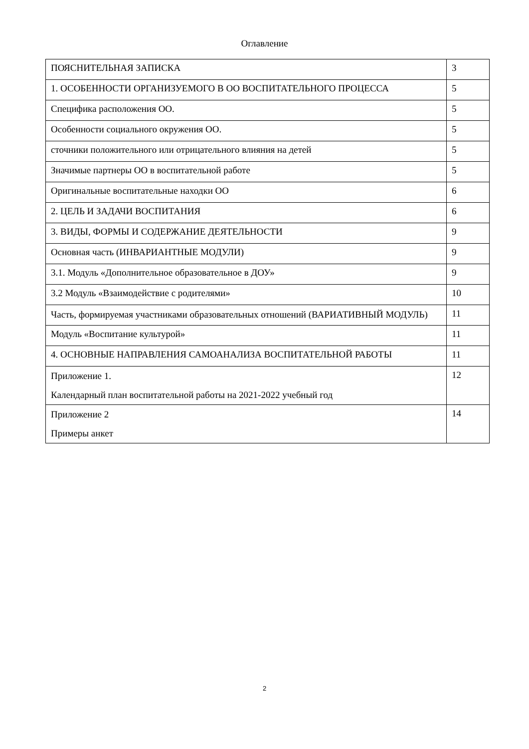Оглавление
| ПОЯСНИТЕЛЬНАЯ ЗАПИСКА | 3 |
| 1. ОСОБЕННОСТИ ОРГАНИЗУЕМОГО В ОО ВОСПИТАТЕЛЬНОГО ПРОЦЕССА | 5 |
| Специфика расположения ОО. | 5 |
| Особенности социального окружения ОО. | 5 |
| сточники положительного или отрицательного влияния на детей | 5 |
| Значимые партнеры ОО в воспитательной работе | 5 |
| Оригинальные воспитательные находки ОО | 6 |
| 2. ЦЕЛЬ И ЗАДАЧИ ВОСПИТАНИЯ | 6 |
| 3. ВИДЫ, ФОРМЫ И СОДЕРЖАНИЕ ДЕЯТЕЛЬНОСТИ | 9 |
| Основная часть (ИНВАРИАНТНЫЕ МОДУЛИ) | 9 |
| 3.1. Модуль «Дополнительное образовательное в ДОУ» | 9 |
| 3.2 Модуль «Взаимодействие с родителями» | 10 |
| Часть, формируемая участниками образовательных отношений (ВАРИАТИВНЫЙ МОДУЛЬ) | 11 |
| Модуль «Воспитание культурой» | 11 |
| 4. ОСНОВНЫЕ НАПРАВЛЕНИЯ САМОАНАЛИЗА ВОСПИТАТЕЛЬНОЙ РАБОТЫ | 11 |
| Приложение 1. Календарный план воспитательной работы на 2021-2022 учебный год | 12 |
| Приложение 2 Примеры анкет | 14 |
2